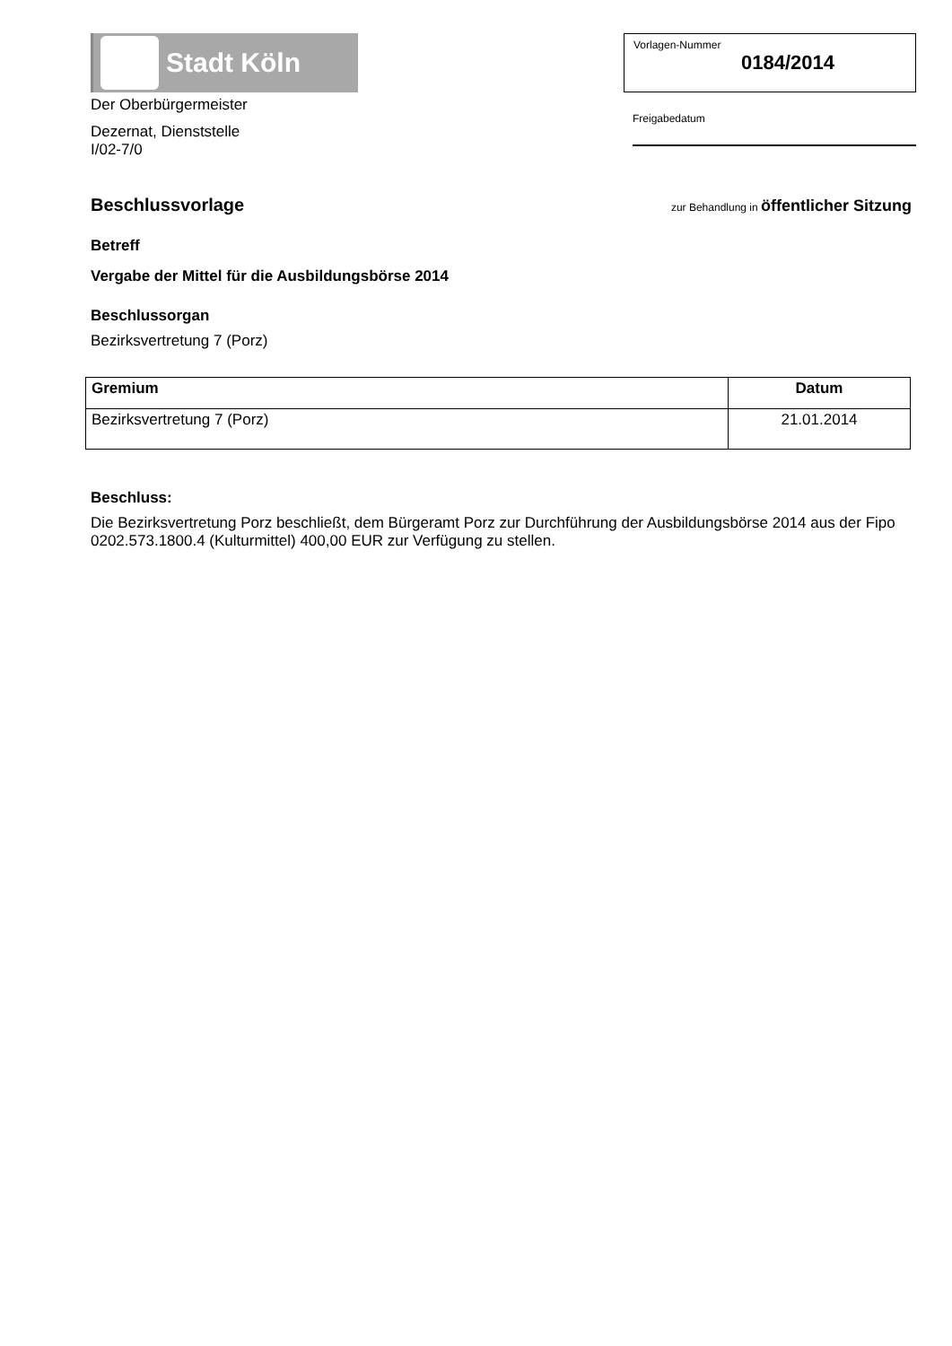Stadt Köln
Der Oberbürgermeister
Dezernat, Dienststelle
I/02-7/0
Vorlagen-Nummer
0184/2014
Freigabedatum
Beschlussvorlage
zur Behandlung in öffentlicher Sitzung
Betreff
Vergabe der Mittel für die Ausbildungsbörse 2014
Beschlussorgan
Bezirksvertretung 7 (Porz)
| Gremium | Datum |
| --- | --- |
| Bezirksvertretung 7 (Porz) | 21.01.2014 |
Beschluss:
Die Bezirksvertretung Porz beschließt, dem Bürgeramt Porz zur Durchführung der Ausbildungsbörse 2014 aus der Fipo 0202.573.1800.4 (Kulturmittel) 400,00 EUR zur Verfügung zu stellen.